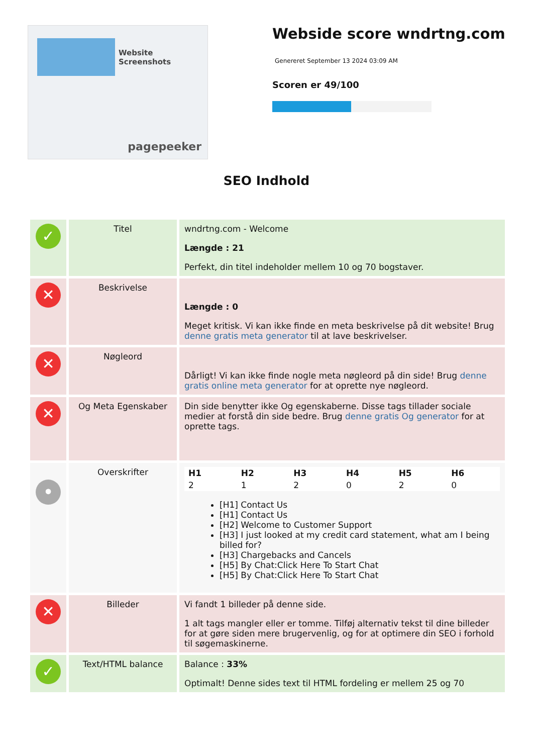Website Screenshots
pagepeeker
Webside score wndrtng.com
Genereret September 13 2024 03:09 AM
Scoren er 49/100
SEO Indhold
| ✓ | Titel | wndrtng.com - Welcome Længde : 21 Perfekt, din titel indeholder mellem 10 og 70 bogstaver. |
| ✕ | Beskrivelse | Længde : 0 Meget kritisk. Vi kan ikke finde en meta beskrivelse på dit website! Brug denne gratis meta generator til at lave beskrivelser. |
| ✕ | Nøgleord | Dårligt! Vi kan ikke finde nogle meta nøgleord på din side! Brug denne gratis online meta generator for at oprette nye nøgleord. |
| ✕ | Og Meta Egenskaber | Din side benytter ikke Og egenskaberne. Disse tags tillader sociale medier at forstå din side bedre. Brug denne gratis Og generator for at oprette tags. |
| • | Overskrifter | / H1 / H2 / H3 / H4 / H5 / H6 / / 2 / 1 / 2 / 0 / 2 / 0 / [H1] Contact Us [H1] Contact Us [H2] Welcome to Customer Support [H3] I just looked at my credit card statement, what am I being billed for? [H3] Chargebacks and Cancels [H5] By Chat:Click Here To Start Chat [H5] By Chat:Click Here To Start Chat |
| ✕ | Billeder | Vi fandt 1 billeder på denne side. 1 alt tags mangler eller er tomme. Tilføj alternativ tekst til dine billeder for at gøre siden mere brugervenlig, og for at optimere din SEO i forhold til søgemaskinerne. |
| ✓ | Text/HTML balance | Balance : 33% Optimalt! Denne sides text til HTML fordeling er mellem 25 og 70 |